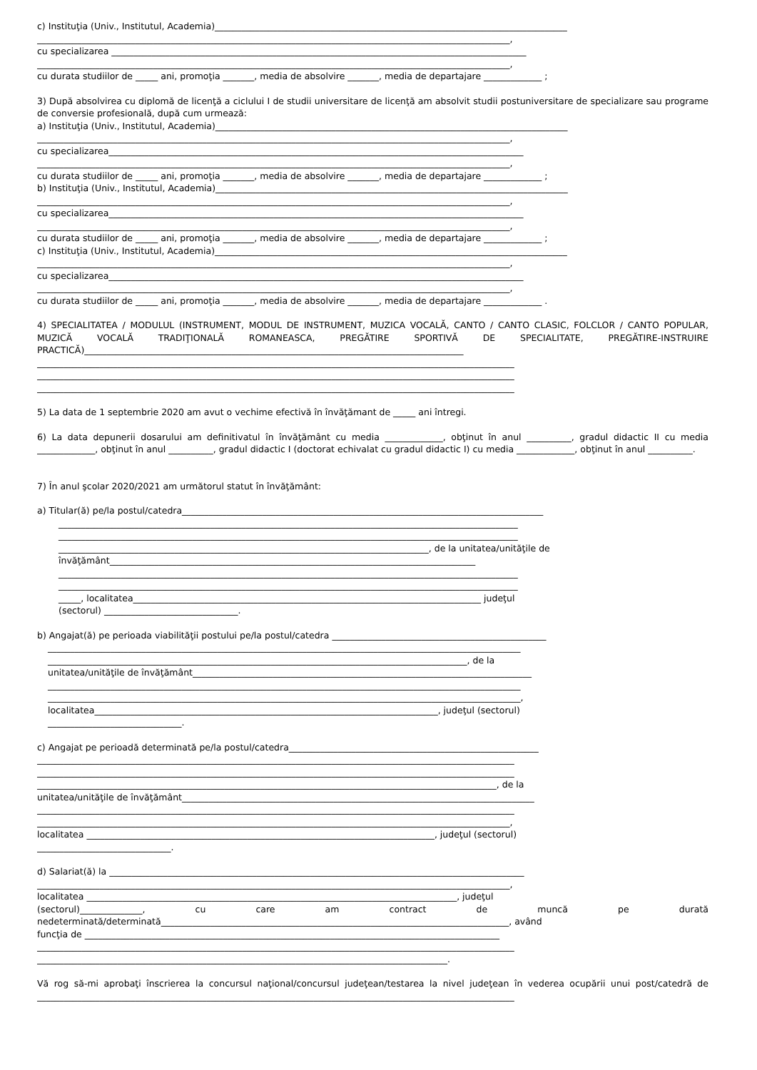c) Instituţia (Univ., Institutul, Academia)_______________________________________________________________________________
__________________________________________________________________________________________________________,
cu specializarea _____________________________________________________________________________________________
__________________________________________________________________________________________________________,
cu durata studiilor de _____ ani, promoţia _______, media de absolvire _______, media de departajare _____________ ;
3) După absolvirea cu diplomă de licenţă a ciclului I de studii universitare de licenţă am absolvit studii postuniversitare de specializare sau programe de conversie profesională, după cum urmează:
a) Instituţia (Univ., Institutul, Academia)_______________________________________________________________________________
__________________________________________________________________________________________________________,
cu specializarea_____________________________________________________________________________________________
__________________________________________________________________________________________________________,
cu durata studiilor de _____ ani, promoţia _______, media de absolvire _______, media de departajare _____________ ;
b) Instituţia (Univ., Institutul, Academia)_______________________________________________________________________________
__________________________________________________________________________________________________________,
cu specializarea_____________________________________________________________________________________________
__________________________________________________________________________________________________________,
cu durata studiilor de _____ ani, promoţia _______, media de absolvire _______, media de departajare _____________ ;
c) Instituţia (Univ., Institutul, Academia)_______________________________________________________________________________
__________________________________________________________________________________________________________,
cu specializarea_____________________________________________________________________________________________
__________________________________________________________________________________________________________,
cu durata studiilor de _____ ani, promoţia _______, media de absolvire _______, media de departajare _____________ .
4) SPECIALITATEA / MODULUL (INSTRUMENT, MODUL DE INSTRUMENT, MUZICA VOCALĂ, CANTO / CANTO CLASIC, FOLCLOR / CANTO POPULAR, MUZICĂ VOCALĂ TRADIŢIONALĂ ROMANEASCA, PREGĂTIRE SPORTIVĂ DE SPECIALITATE, PREGĂTIRE-INSTRUIRE PRACTICĂ)_____________________________________________________________________________________
___________________________________________________________________________________________________________
___________________________________________________________________________________________________________
___________________________________________________________________________________________________________
5) La data de 1 septembrie 2020 am avut o vechime efectivă în învăţămant de _____ ani întregi.
6) La data depunerii dosarului am definitivatul în învăţământ cu media _____________, obţinut în anul __________, gradul didactic II cu media _____________, obţinut în anul __________, gradul didactic I (doctorat echivalat cu gradul didactic I) cu media _____________, obţinut în anul __________.
7) În anul şcolar 2020/2021 am următorul statut în învăţământ:
a) Titular(ă) pe/la postul/catedra_________________________________________________________________________________
_______________________________________________________________________________________________________
_______________________________________________________________________________________________________
___________________________________________________________________________________, de la unitatea/unităţile de
învăţământ__________________________________________________________________________________
_______________________________________________________________________________________________________
_______________________________________________________________________________________________________
_____, localitatea______________________________________________________________________________ judeţul
(sectorul) ______________________________.
b) Angajat(ă) pe perioada viabilităţii postului pe/la postul/catedra ________________________________________________
__________________________________________________________________________________________________________
______________________________________________________________________________________________, de la
unitatea/unităţile de învăţământ____________________________________________________________________________
__________________________________________________________________________________________________________
__________________________________________________________________________________________________________,
localitatea_____________________________________________________________________________, judeţul (sectorul)
______________________________.
c) Angajat pe perioadă determinată pe/la postul/catedra________________________________________________________
___________________________________________________________________________________________________________
___________________________________________________________________________________________________________
_______________________________________________________________________________________________________, de la
unitatea/unităţile de învăţământ_______________________________________________________________________________
___________________________________________________________________________________________________________
__________________________________________________________________________________________________________,
localitatea ______________________________________________________________________________, judeţul (sectorul)
______________________________.
d) Salariat(ă) la _____________________________________________________________________________________________
__________________________________________________________________________________________________________,
localitatea ___________________________________________________________________________________, judeţul
(sectorul)______________, cu care am contract de muncă pe durată nedeterminată/determinată______________________________________________________________________________, având
funcţia de _____________________________________________________________________________________________
___________________________________________________________________________________________________________
____________________________________________________________________________________________.
Vă rog să-mi aprobaţi înscrierea la concursul naţional/concursul judeţean/testarea la nivel judeţean în vederea ocupării unui post/catedră de ___________________________________________________________________________________________________________